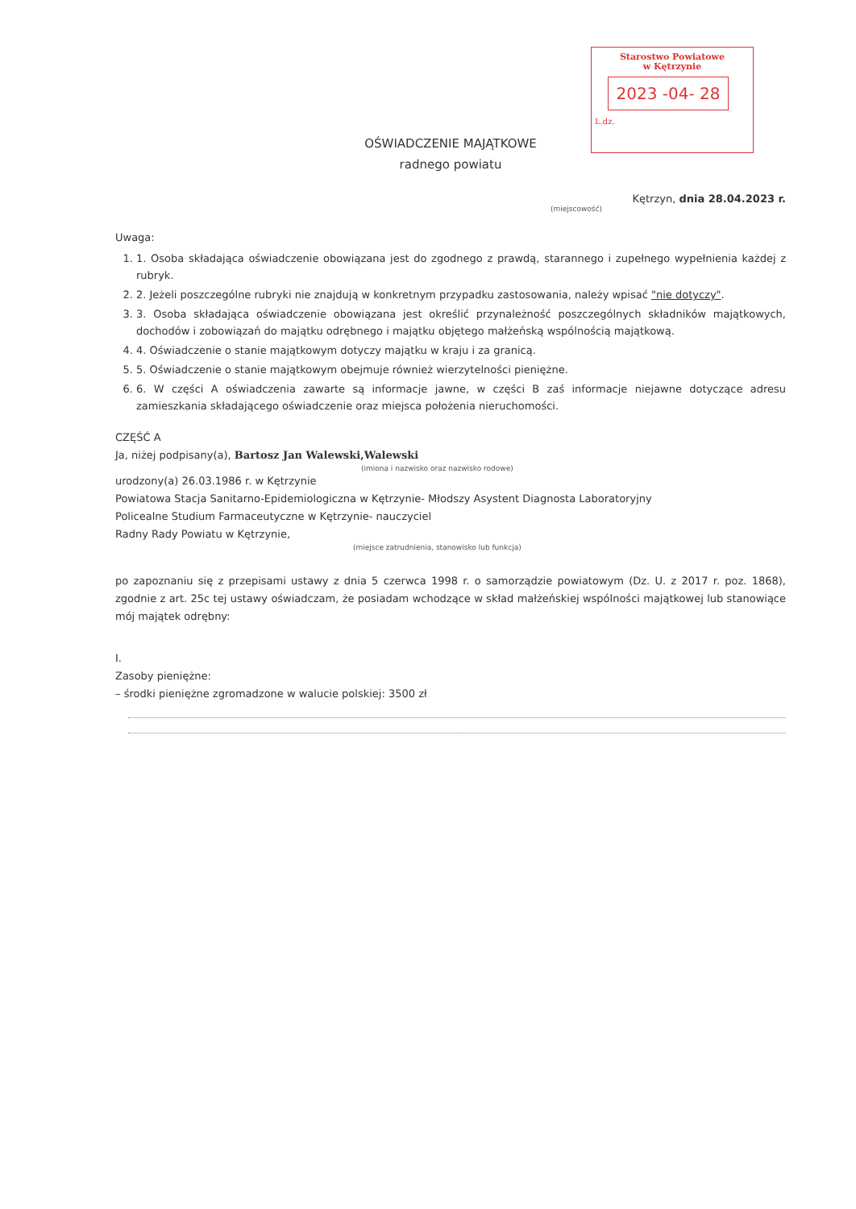Starostwo Powiatowe
w Kętrzynie
2023 -04- 28
L.dz.
OŚWIADCZENIE MAJĄTKOWE
radnego powiatu
Kętrzyn, dnia 28.04.2023 r.
(miejscowość)
Uwaga:
1. 1. Osoba składająca oświadczenie obowiązana jest do zgodnego z prawdą, starannego i zupełnego wypełnienia każdej z rubryk.
2. 2. Jeżeli poszczególne rubryki nie znajdują w konkretnym przypadku zastosowania, należy wpisać "nie dotyczy".
3. 3. Osoba składająca oświadczenie obowiązana jest określić przynależność poszczególnych składników majątkowych, dochodów i zobowiązań do majątku odrębnego i majątku objętego małżeńską wspólnością majątkową.
4. 4. Oświadczenie o stanie majątkowym dotyczy majątku w kraju i za granicą.
5. 5. Oświadczenie o stanie majątkowym obejmuje również wierzytelności pieniężne.
6. 6. W części A oświadczenia zawarte są informacje jawne, w części B zaś informacje niejawne dotyczące adresu zamieszkania składającego oświadczenie oraz miejsca położenia nieruchomości.
CZĘŚĆ A
Ja, niżej podpisany(a), Bartosz Jan Walewski,Walewski
(imiona i nazwisko oraz nazwisko rodowe)
urodzony(a) 26.03.1986 r. w Kętrzynie
Powiatowa Stacja Sanitarno-Epidemiologiczna w Kętrzynie- Młodszy Asystent Diagnosta Laboratoryjny
Policealne Studium Farmaceutyczne w Kętrzynie- nauczyciel
Radny Rady Powiatu w Kętrzynie,
(miejsce zatrudnienia, stanowisko lub funkcja)
po zapoznaniu się z przepisami ustawy z dnia 5 czerwca 1998 r. o samorządzie powiatowym (Dz. U. z 2017 r. poz. 1868), zgodnie z art. 25c tej ustawy oświadczam, że posiadam wchodzące w skład małżeńskiej wspólności majątkowej lub stanowiące mój majątek odrębny:
I.
Zasoby pieniężne:
– środki pieniężne zgromadzone w walucie polskiej: 3500 zł